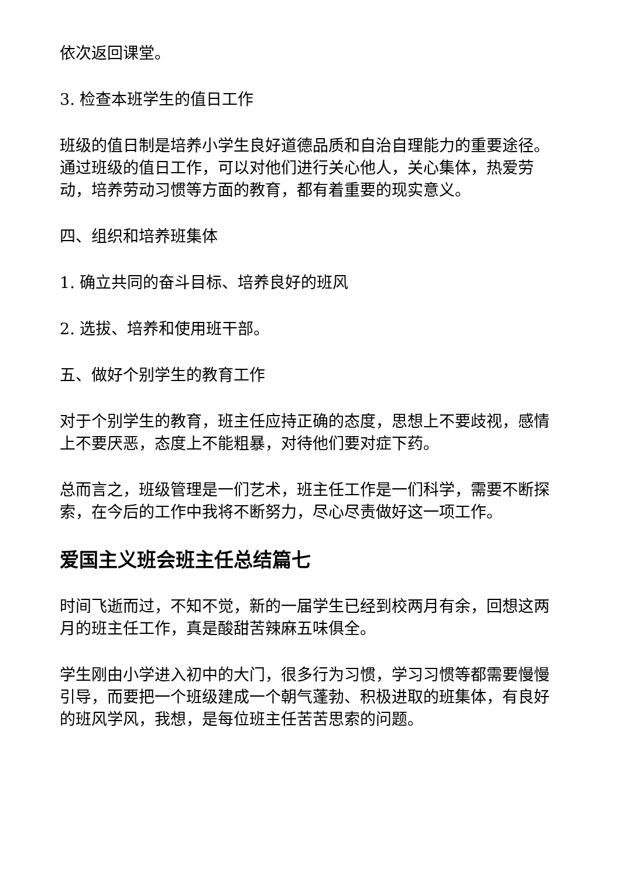依次返回课堂。
3. 检查本班学生的值日工作
班级的值日制是培养小学生良好道德品质和自治自理能力的重要途径。通过班级的值日工作，可以对他们进行关心他人，关心集体，热爱劳动，培养劳动习惯等方面的教育，都有着重要的现实意义。
四、组织和培养班集体
1. 确立共同的奋斗目标、培养良好的班风
2. 选拔、培养和使用班干部。
五、做好个别学生的教育工作
对于个别学生的教育，班主任应持正确的态度，思想上不要歧视，感情上不要厌恶，态度上不能粗暴，对待他们要对症下药。
总而言之，班级管理是一们艺术，班主任工作是一们科学，需要不断探索，在今后的工作中我将不断努力，尽心尽责做好这一项工作。
爱国主义班会班主任总结篇七
时间飞逝而过，不知不觉，新的一届学生已经到校两月有余，回想这两月的班主任工作，真是酸甜苦辣麻五味俱全。
学生刚由小学进入初中的大门，很多行为习惯，学习习惯等都需要慢慢引导，而要把一个班级建成一个朝气蓬勃、积极进取的班集体，有良好的班风学风，我想，是每位班主任苦苦思索的问题。